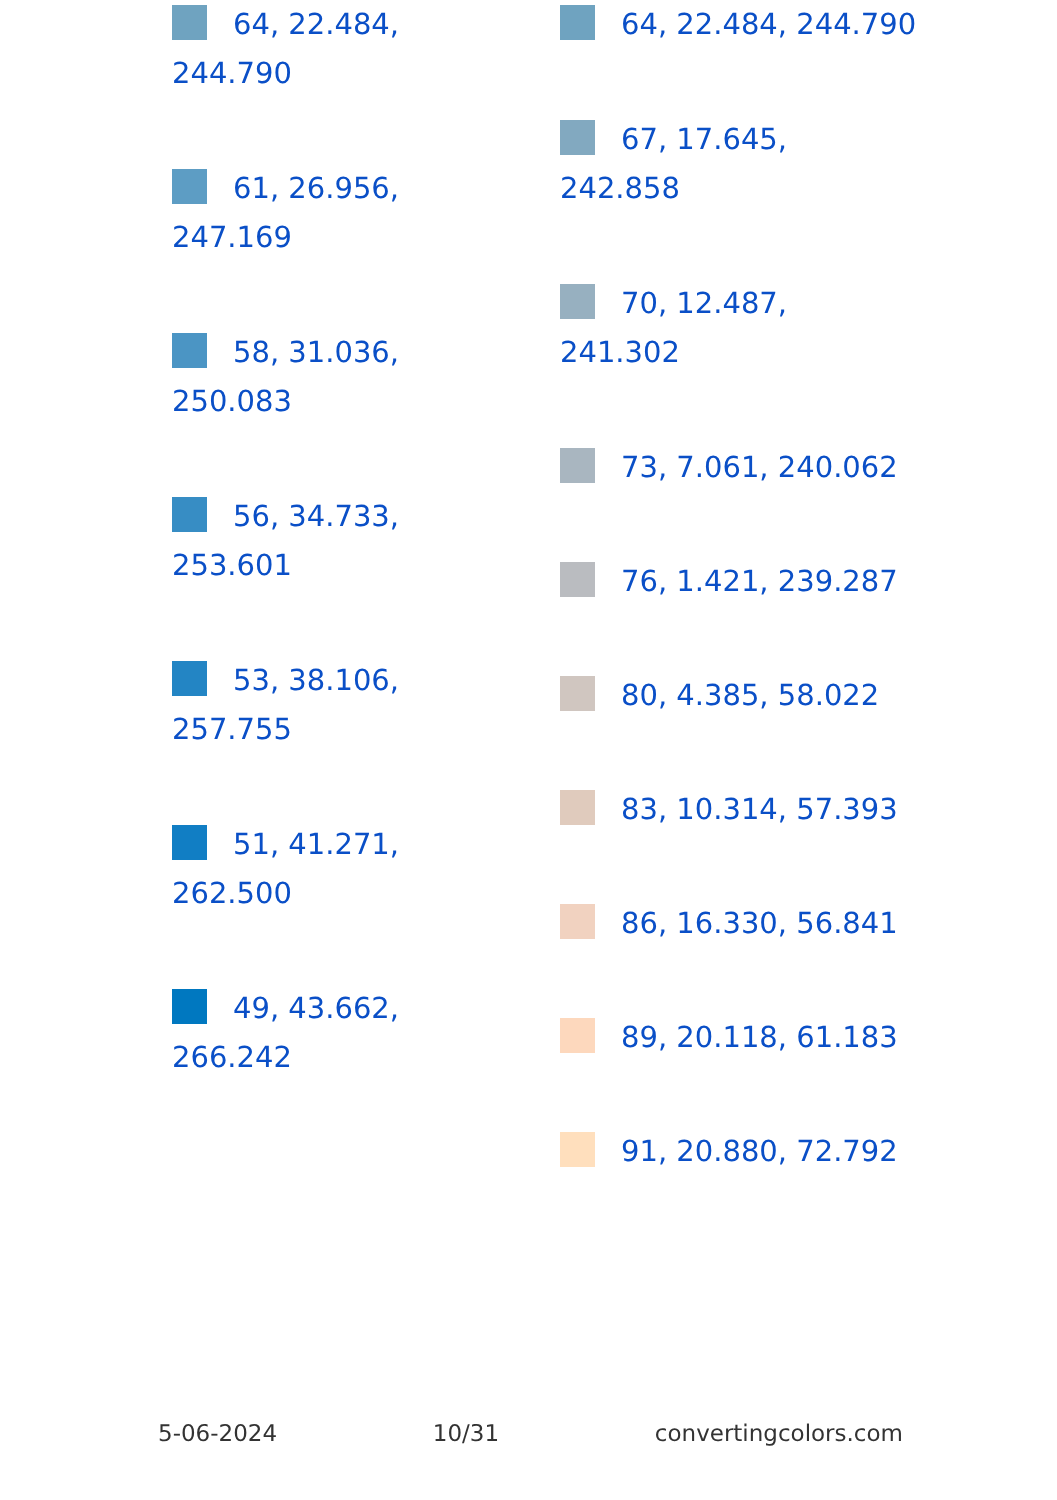64, 22.484, 244.790
61, 26.956, 247.169
58, 31.036, 250.083
56, 34.733, 253.601
53, 38.106, 257.755
51, 41.271, 262.500
49, 43.662, 266.242
64, 22.484, 244.790
67, 17.645, 242.858
70, 12.487, 241.302
73, 7.061, 240.062
76, 1.421, 239.287
80, 4.385, 58.022
83, 10.314, 57.393
86, 16.330, 56.841
89, 20.118, 61.183
91, 20.880, 72.792
5-06-2024 10/31 convertingcolors.com